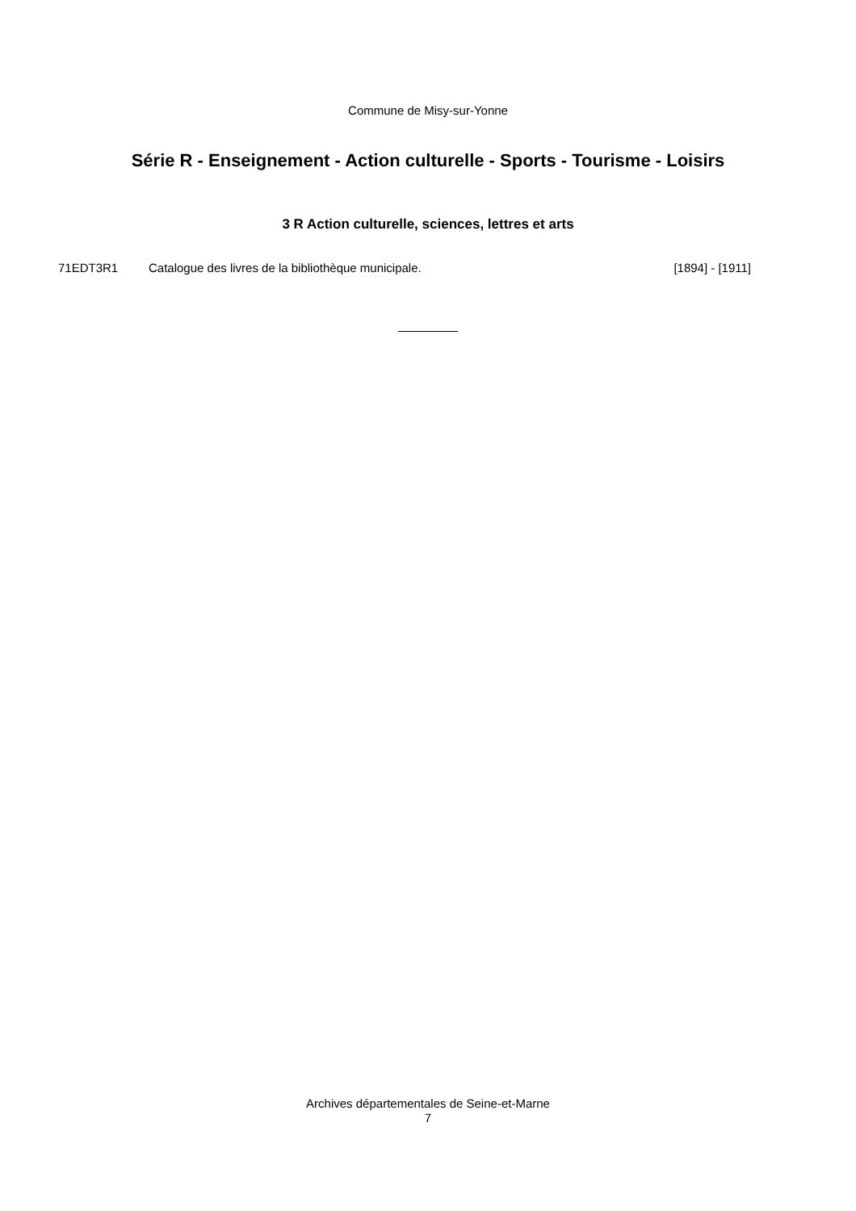Commune de Misy-sur-Yonne
Série R - Enseignement - Action culturelle - Sports - Tourisme - Loisirs
3 R Action culturelle, sciences, lettres et arts
71EDT3R1 Catalogue des livres de la bibliothèque municipale. [1894] - [1911]
Archives départementales de Seine-et-Marne
7